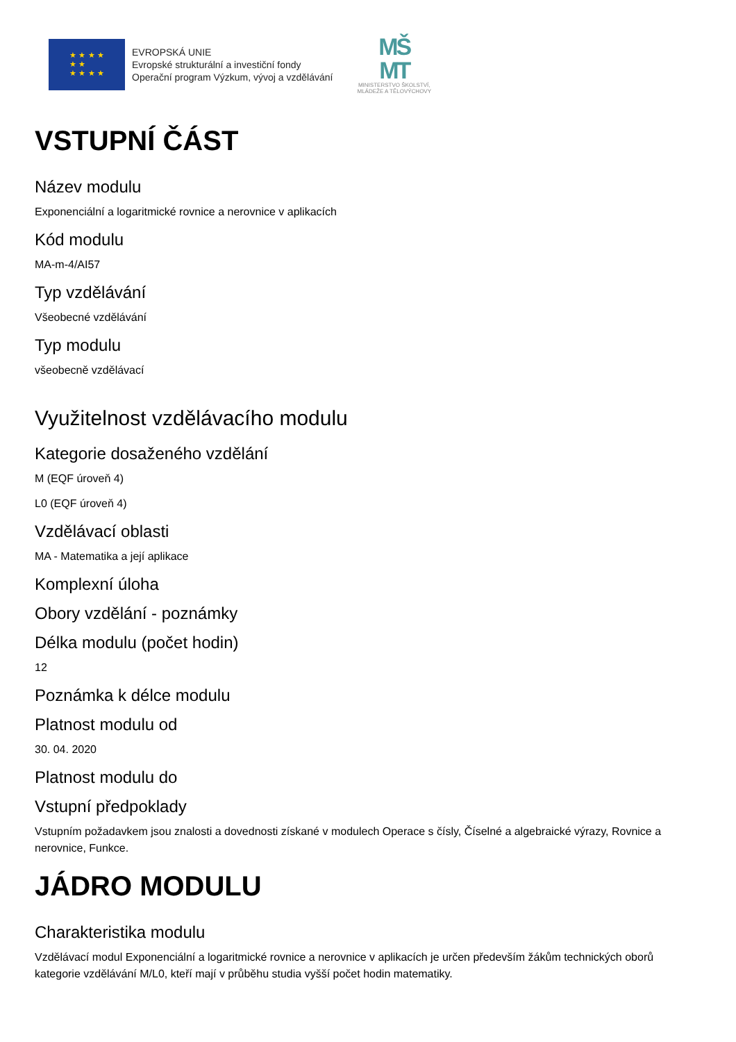★ ★ ★ ★
★ ★
★ ★ ★ ★
EVROPSKÁ UNIE
Evropské strukturální a investiční fondy
Operační program Výzkum, vývoj a vzdělávání
MŠ
MT
MINISTERSTVO ŠKOLSTVÍ,
MLÁDEŽE A TĚLOVÝCHOVY
VSTUPNÍ ČÁST
Název modulu
Exponenciální a logaritmické rovnice a nerovnice v aplikacích
Kód modulu
MA-m-4/AI57
Typ vzdělávání
Všeobecné vzdělávání
Typ modulu
všeobecně vzdělávací
Využitelnost vzdělávacího modulu
Kategorie dosaženého vzdělání
M (EQF úroveň 4)
L0 (EQF úroveň 4)
Vzdělávací oblasti
MA - Matematika a její aplikace
Komplexní úloha
Obory vzdělání - poznámky
Délka modulu (počet hodin)
12
Poznámka k délce modulu
Platnost modulu od
30. 04. 2020
Platnost modulu do
Vstupní předpoklady
Vstupním požadavkem jsou znalosti a dovednosti získané v modulech Operace s čísly, Číselné a algebraické výrazy, Rovnice a nerovnice, Funkce.
JÁDRO MODULU
Charakteristika modulu
Vzdělávací modul Exponenciální a logaritmické rovnice a nerovnice v aplikacích je určen především žákům technických oborů kategorie vzdělávání M/L0, kteří mají v průběhu studia vyšší počet hodin matematiky.